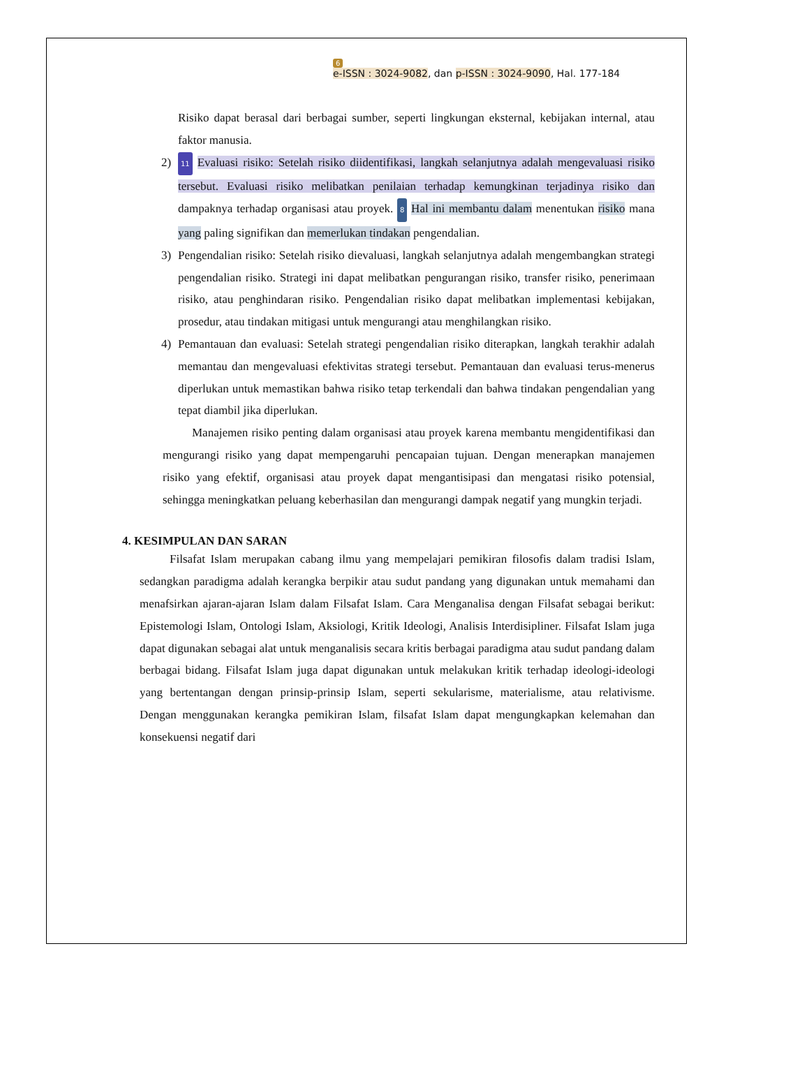6
e-ISSN : 3024-9082, dan p-ISSN : 3024-9090, Hal. 177-184
Risiko dapat berasal dari berbagai sumber, seperti lingkungan eksternal, kebijakan internal, atau faktor manusia.
2)
11 Evaluasi risiko: Setelah risiko diidentifikasi, langkah selanjutnya adalah mengevaluasi risiko tersebut. Evaluasi risiko melibatkan penilaian terhadap kemungkinan terjadinya risiko dan dampaknya terhadap organisasi atau proyek. 8 Hal ini membantu dalam menentukan risiko mana yang paling signifikan dan memerlukan tindakan pengendalian.
3) Pengendalian risiko: Setelah risiko dievaluasi, langkah selanjutnya adalah mengembangkan strategi pengendalian risiko. Strategi ini dapat melibatkan pengurangan risiko, transfer risiko, penerimaan risiko, atau penghindaran risiko. Pengendalian risiko dapat melibatkan implementasi kebijakan, prosedur, atau tindakan mitigasi untuk mengurangi atau menghilangkan risiko.
4) Pemantauan dan evaluasi: Setelah strategi pengendalian risiko diterapkan, langkah terakhir adalah memantau dan mengevaluasi efektivitas strategi tersebut. Pemantauan dan evaluasi terus-menerus diperlukan untuk memastikan bahwa risiko tetap terkendali dan bahwa tindakan pengendalian yang tepat diambil jika diperlukan.
Manajemen risiko penting dalam organisasi atau proyek karena membantu mengidentifikasi dan mengurangi risiko yang dapat mempengaruhi pencapaian tujuan. Dengan menerapkan manajemen risiko yang efektif, organisasi atau proyek dapat mengantisipasi dan mengatasi risiko potensial, sehingga meningkatkan peluang keberhasilan dan mengurangi dampak negatif yang mungkin terjadi.
4. KESIMPULAN DAN SARAN
Filsafat Islam merupakan cabang ilmu yang mempelajari pemikiran filosofis dalam tradisi Islam, sedangkan paradigma adalah kerangka berpikir atau sudut pandang yang digunakan untuk memahami dan menafsirkan ajaran-ajaran Islam dalam Filsafat Islam. Cara Menganalisa dengan Filsafat sebagai berikut: Epistemologi Islam, Ontologi Islam, Aksiologi, Kritik Ideologi, Analisis Interdisipliner. Filsafat Islam juga dapat digunakan sebagai alat untuk menganalisis secara kritis berbagai paradigma atau sudut pandang dalam berbagai bidang. Filsafat Islam juga dapat digunakan untuk melakukan kritik terhadap ideologi-ideologi yang bertentangan dengan prinsip-prinsip Islam, seperti sekularisme, materialisme, atau relativisme. Dengan menggunakan kerangka pemikiran Islam, filsafat Islam dapat mengungkapkan kelemahan dan konsekuensi negatif dari